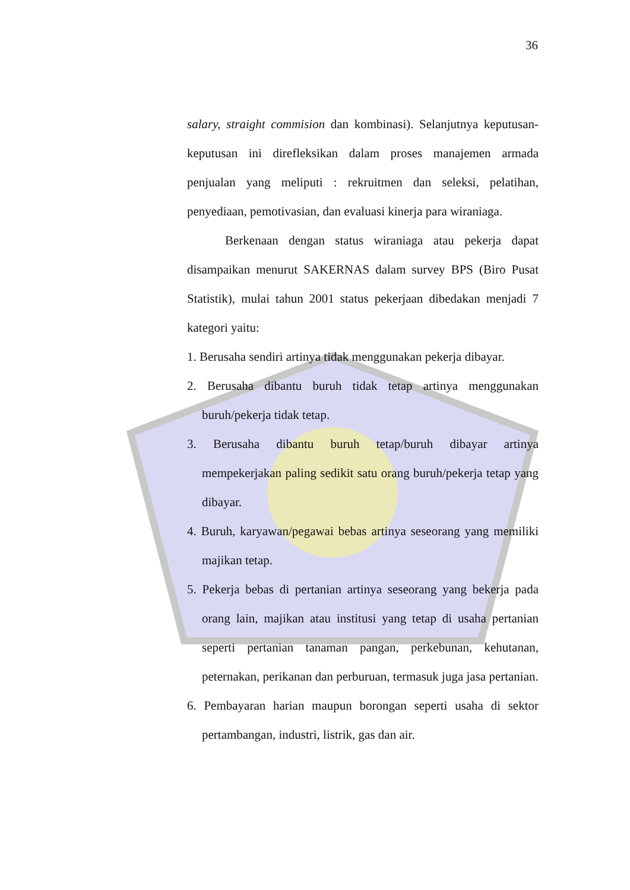36
salary, straight commision dan kombinasi). Selanjutnya keputusan-keputusan ini direfleksikan dalam proses manajemen armada penjualan yang meliputi : rekruitmen dan seleksi, pelatihan, penyediaan, pemotivasian, dan evaluasi kinerja para wiraniaga.
Berkenaan dengan status wiraniaga atau pekerja dapat disampaikan menurut SAKERNAS dalam survey BPS (Biro Pusat Statistik), mulai tahun 2001 status pekerjaan dibedakan menjadi 7 kategori yaitu:
1. Berusaha sendiri artinya tidak menggunakan pekerja dibayar.
2. Berusaha dibantu buruh tidak tetap artinya menggunakan buruh/pekerja tidak tetap.
3. Berusaha dibantu buruh tetap/buruh dibayar artinya mempekerjakan paling sedikit satu orang buruh/pekerja tetap yang dibayar.
4. Buruh, karyawan/pegawai bebas artinya seseorang yang memiliki majikan tetap.
5. Pekerja bebas di pertanian artinya seseorang yang bekerja pada orang lain, majikan atau institusi yang tetap di usaha pertanian seperti pertanian tanaman pangan, perkebunan, kehutanan, peternakan, perikanan dan perburuan, termasuk juga jasa pertanian.
6. Pembayaran harian maupun borongan seperti usaha di sektor pertambangan, industri, listrik, gas dan air.